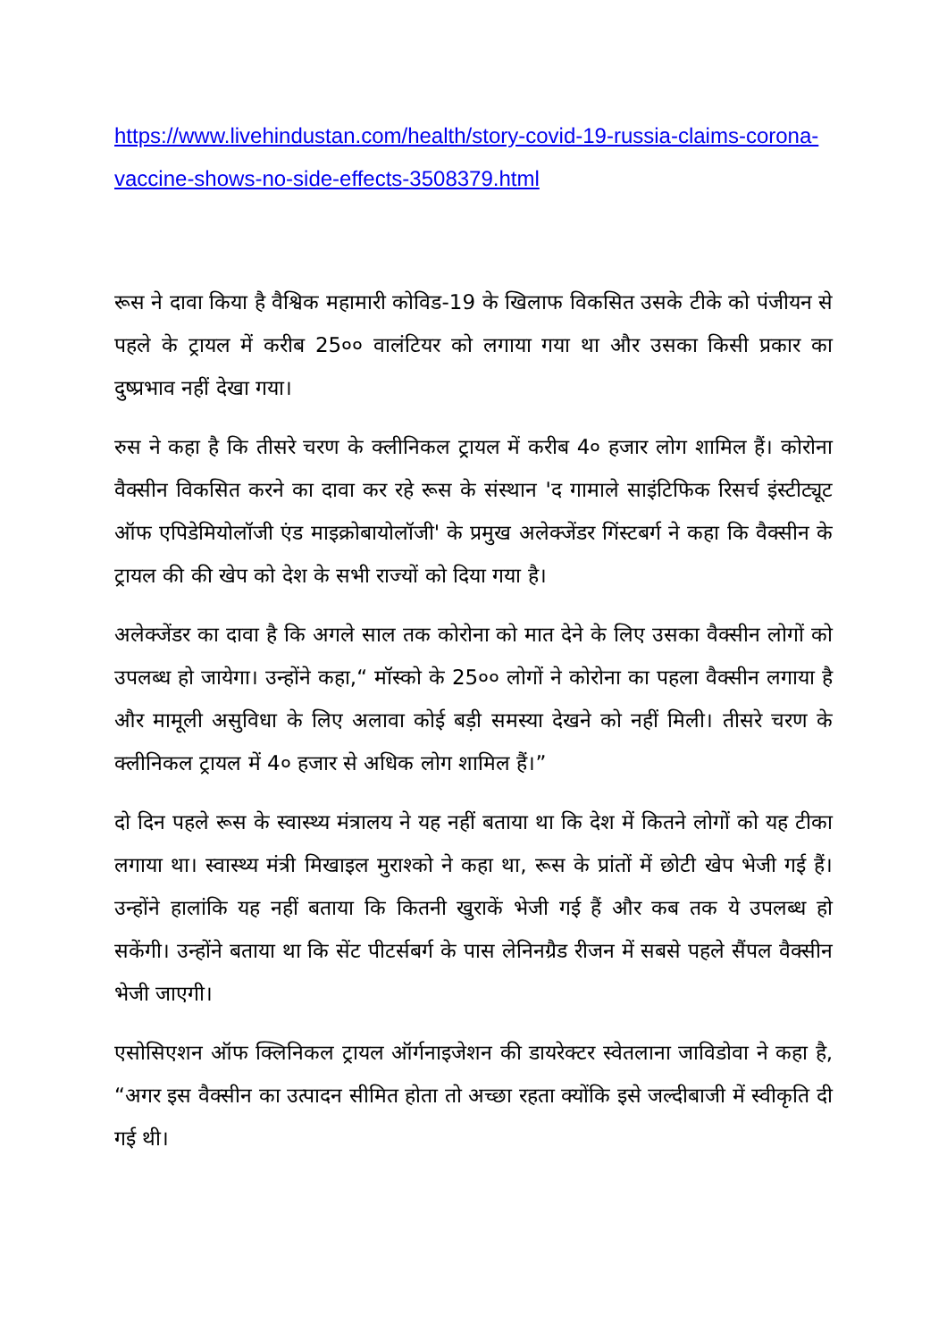https://www.livehindustan.com/health/story-covid-19-russia-claims-corona-vaccine-shows-no-side-effects-3508379.html
रूस ने दावा किया है वैश्विक महामारी कोविड-19 के खिलाफ विकसित उसके टीके को पंजीयन से पहले के ट्रायल में करीब 25०० वालंटियर को लगाया गया था और उसका किसी प्रकार का दुष्प्रभाव नहीं देखा गया।
रुस ने कहा है कि तीसरे चरण के क्लीनिकल ट्रायल में करीब 4० हजार लोग शामिल हैं। कोरोना वैक्सीन विकसित करने का दावा कर रहे रूस के संस्थान 'द गामाले साइंटिफिक रिसर्च इंस्टीट्यूट ऑफ एपिडेमियोलॉजी एंड माइक्रोबायोलॉजी' के प्रमुख अलेक्जेंडर गिंस्टबर्ग ने कहा कि वैक्सीन के ट्रायल की की खेप को देश के सभी राज्यों को दिया गया है।
अलेक्जेंडर का दावा है कि अगले साल तक कोरोना को मात देने के लिए उसका वैक्सीन लोगों को उपलब्ध हो जायेगा। उन्होंने कहा,“ मॉस्को के 25०० लोगों ने कोरोना का पहला वैक्सीन लगाया है और मामूली असुविधा के लिए अलावा कोई बड़ी समस्या देखने को नहीं मिली। तीसरे चरण के क्लीनिकल ट्रायल में 4० हजार से अधिक लोग शामिल हैं।”
दो दिन पहले रूस के स्वास्थ्य मंत्रालय ने यह नहीं बताया था कि देश में कितने लोगों को यह टीका लगाया था। स्वास्थ्य मंत्री मिखाइल मुराश्को ने कहा था, रूस के प्रांतों में छोटी खेप भेजी गई हैं। उन्होंने हालांकि यह नहीं बताया कि कितनी खुराकें भेजी गई हैं और कब तक ये उपलब्ध हो सकेंगी। उन्होंने बताया था कि सेंट पीटर्सबर्ग के पास लेनिनग्रैड रीजन में सबसे पहले सैंपल वैक्सीन भेजी जाएगी।
एसोसिएशन ऑफ क्लिनिकल ट्रायल ऑर्गनाइजेशन की डायरेक्टर स्वेतलाना जाविडोवा ने कहा है, “अगर इस वैक्सीन का उत्पादन सीमित होता तो अच्छा रहता क्योंकि इसे जल्दीबाजी में स्वीकृति दी गई थी।